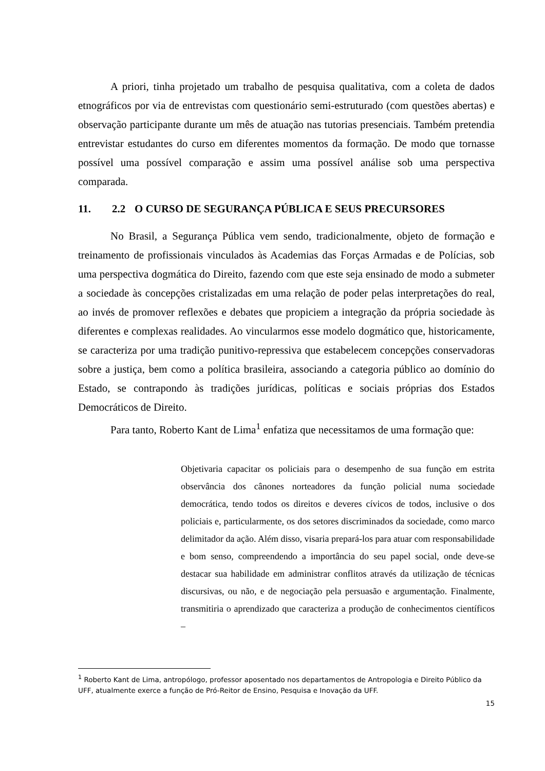A priori, tinha projetado um trabalho de pesquisa qualitativa, com a coleta de dados etnográficos por via de entrevistas com questionário semi-estruturado (com questões abertas) e observação participante durante um mês de atuação nas tutorias presenciais. Também pretendia entrevistar estudantes do curso em diferentes momentos da formação. De modo que tornasse possível uma possível comparação e assim uma possível análise sob uma perspectiva comparada.
11. 2.2 O CURSO DE SEGURANÇA PÚBLICA E SEUS PRECURSORES
No Brasil, a Segurança Pública vem sendo, tradicionalmente, objeto de formação e treinamento de profissionais vinculados às Academias das Forças Armadas e de Polícias, sob uma perspectiva dogmática do Direito, fazendo com que este seja ensinado de modo a submeter a sociedade às concepções cristalizadas em uma relação de poder pelas interpretações do real, ao invés de promover reflexões e debates que propiciem a integração da própria sociedade às diferentes e complexas realidades. Ao vincularmos esse modelo dogmático que, historicamente, se caracteriza por uma tradição punitivo-repressiva que estabelecem concepções conservadoras sobre a justiça, bem como a política brasileira, associando a categoria público ao domínio do Estado, se contrapondo às tradições jurídicas, políticas e sociais próprias dos Estados Democráticos de Direito.
Para tanto, Roberto Kant de Lima<sup>1</sup> enfatiza que necessitamos de uma formação que:
Objetivaria capacitar os policiais para o desempenho de sua função em estrita observância dos cânones norteadores da função policial numa sociedade democrática, tendo todos os direitos e deveres cívicos de todos, inclusive o dos policiais e, particularmente, os dos setores discriminados da sociedade, como marco delimitador da ação. Além disso, visaria prepará-los para atuar com responsabilidade e bom senso, compreendendo a importância do seu papel social, onde deve-se destacar sua habilidade em administrar conflitos através da utilização de técnicas discursivas, ou não, e de negociação pela persuasão e argumentação. Finalmente, transmitiria o aprendizado que caracteriza a produção de conhecimentos científicos –
<sup>1</sup> Roberto Kant de Lima, antropólogo, professor aposentado nos departamentos de Antropologia e Direito Público da UFF, atualmente exerce a função de Pró-Reitor de Ensino, Pesquisa e Inovação da UFF.
15